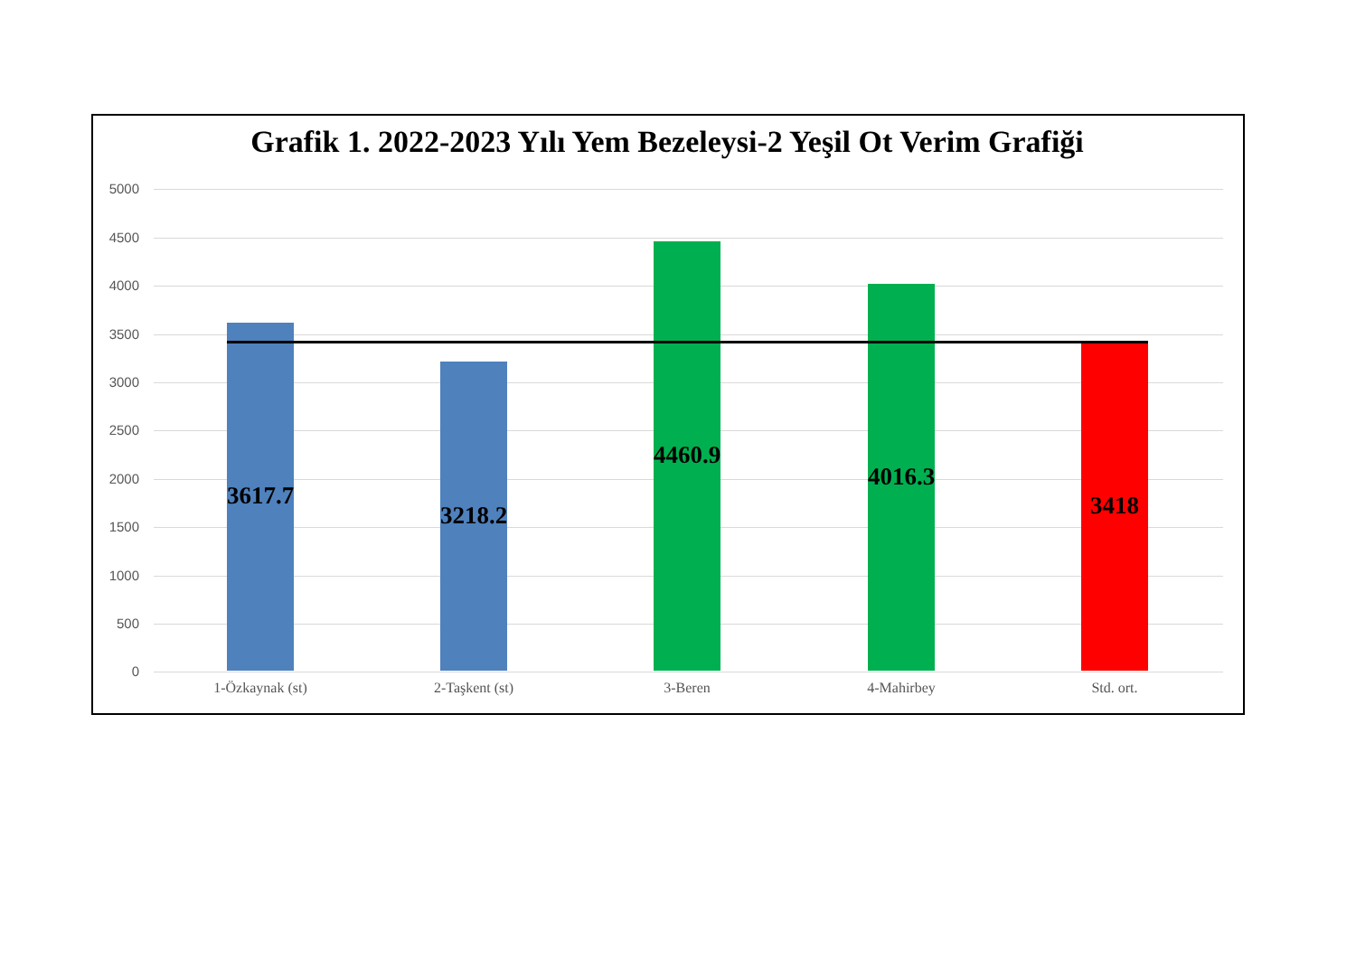Grafik 1. 2022-2023 Yılı Yem Bezeleysi-2 Yeşil Ot Verim Grafiği
5000
4500
4000
3500
3000
2500
2000
1500
1000
500
0
3617.7
3218.2
4460.9
4016.3
3418
1-Özkaynak (st) 2-Taşkent (st) 3-Beren 4-Mahirbey Std. ort.